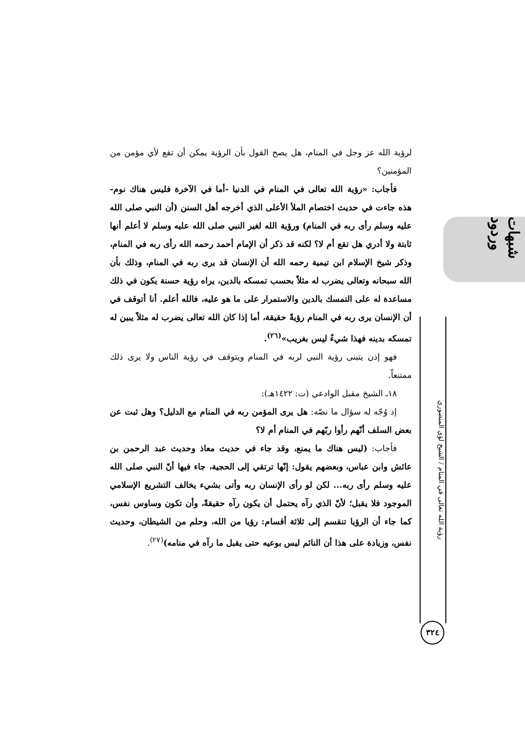شبهات وردود
رؤية الله تعالى في المنام / الشيخ لؤي المنصوري
٣٢٤
لرؤية الله عز وجل في المنام، هل يصح القول بأن الرؤية يمكن أن تقع لأي مؤمن من المؤمنين؟
فأجاب: «رؤية الله تعالى في المنام في الدنيا -أما في الآخرة فليس هناك نوم- هذه جاءت في حديث اختصام الملأ الأعلى الذي أخرجه أهل السنن (أن النبي صلى الله عليه وسلم رأى ربه في المنام) ورؤية الله لغير النبي صلى الله عليه وسلم لا أعلم أنها ثابتة ولا أدري هل تقع أم لا؟ لكنه قد ذكر أن الإمام أحمد رحمه الله رأى ربه في المنام، وذكر شيخ الإسلام ابن تيمية رحمه الله أن الإنسان قد يرى ربه في المنام، وذلك بأن الله سبحانه وتعالى يضرب له مثلاً بحسب تمسكه بالدين، يراه رؤية حسنة يكون في ذلك مساعدة له على التمسك بالدين والاستمرار على ما هو عليه، فالله أعلم. أنا أتوقف في أن الإنسان يرى ربه في المنام رؤيةً حقيقة، أما إذا كان الله تعالى يضرب له مثلاً يبين له تمسكه بدينه فهذا شيءٌ ليس بغريب»<sup>(٢٦)</sup>.
فهو إذن يتبنى رؤية النبي لربه في المنام ويتوقف في رؤية الناس ولا يرى ذلك ممتنعاً.
١٨ـ الشيخ مقبل الوادعي (ت: ١٤٢٢هـ):
إذ وُجّه له سؤال ما نصّه: هل يرى المؤمن ربه في المنام مع الدليل؟ وهل ثبت عن بعض السلف أنّهم رأوا ربّهم في المنام أم لا؟
فأجاب: (ليس هناك ما يمنع، وقد جاء في حديث معاذ وحديث عبد الرحمن بن عائش وابن عباس، وبعضهم يقول: إنّها ترتقي إلى الحجية، جاء فيها أنّ النبي صلى الله عليه وسلم رأى ربه... لكن لو رأى الإنسان ربه وأتى بشيء يخالف التشريع الإسلامي الموجود فلا يقبل؛ لأنّ الذي رآه يحتمل أن يكون رآه حقيقةً، وأن تكون وساوس نفس، كما جاء أن الرؤيا تنقسم إلى ثلاثة أقسام: رؤيا من الله، وحلم من الشيطان، وحديث نفس، وزيادة على هذا أن النائم ليس بوعيه حتى يقبل ما رآه في منامه)<sup>(٢٧)</sup>.